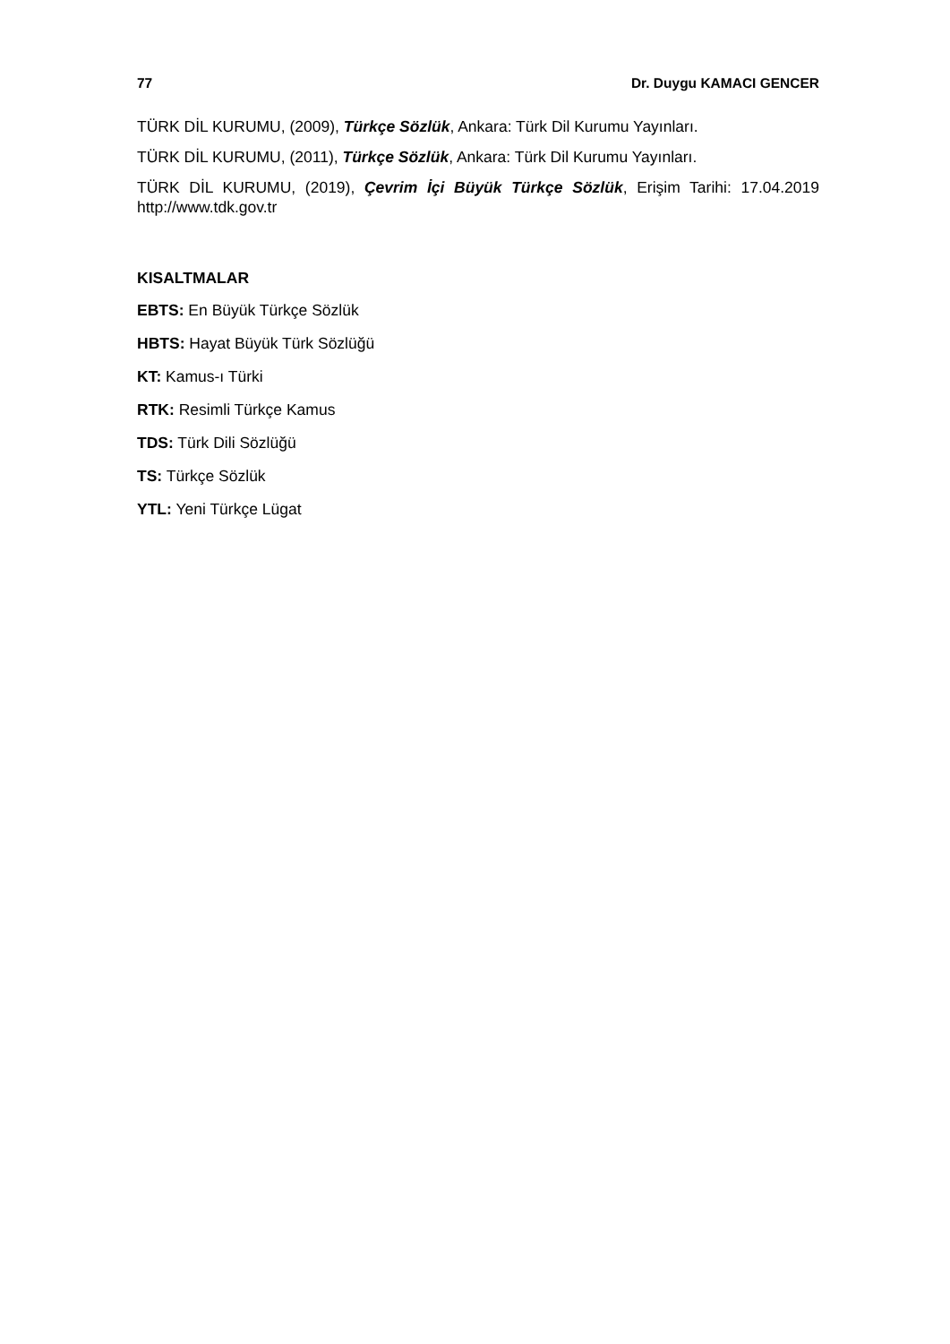77 Dr. Duygu KAMACI GENCER
TÜRK DİL KURUMU, (2009), Türkçe Sözlük, Ankara: Türk Dil Kurumu Yayınları.
TÜRK DİL KURUMU, (2011), Türkçe Sözlük, Ankara: Türk Dil Kurumu Yayınları.
TÜRK DİL KURUMU, (2019), Çevrim İçi Büyük Türkçe Sözlük, Erişim Tarihi: 17.04.2019 http://www.tdk.gov.tr
KISALTMALAR
EBTS: En Büyük Türkçe Sözlük
HBTS: Hayat Büyük Türk Sözlüğü
KT: Kamus-ı Türki
RTK: Resimli Türkçe Kamus
TDS: Türk Dili Sözlüğü
TS: Türkçe Sözlük
YTL: Yeni Türkçe Lügat